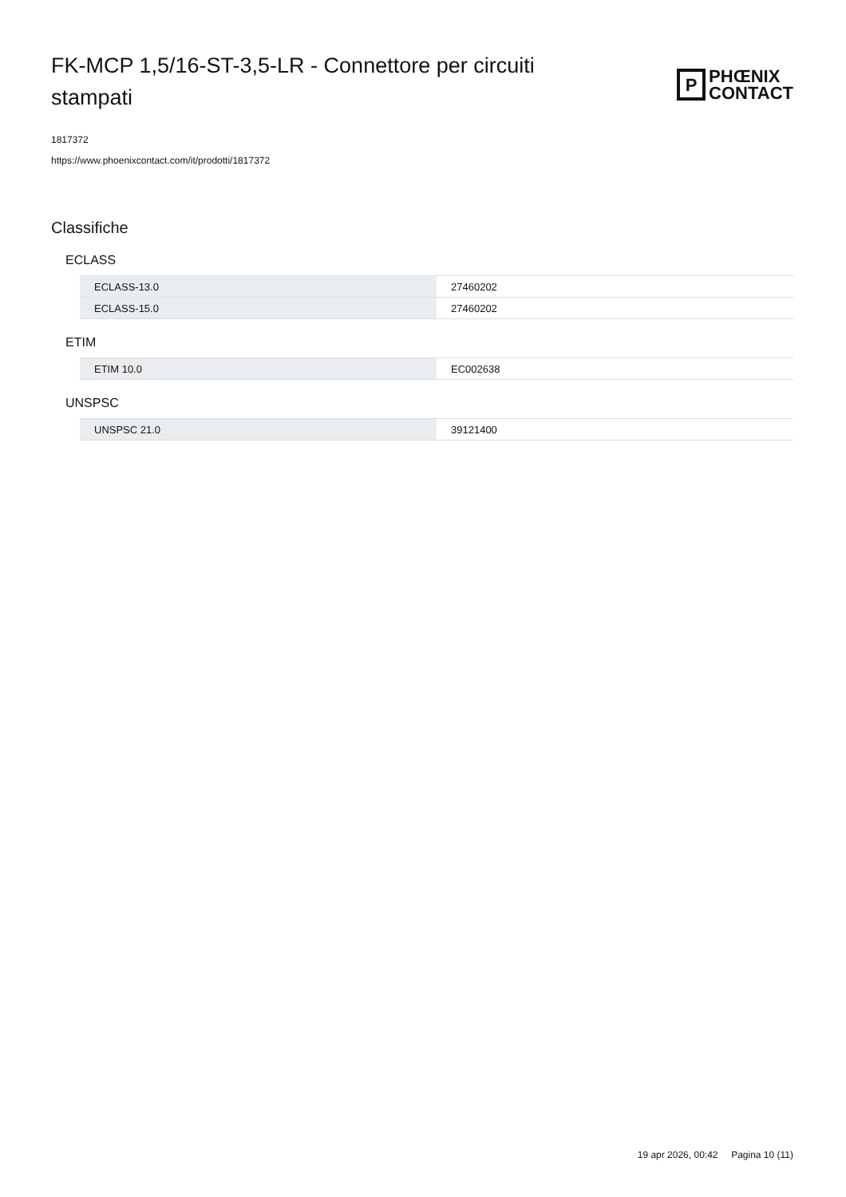FK-MCP 1,5/16-ST-3,5-LR - Connettore per circuiti stampati
P
PHŒNIX
CONTACT
1817372
https://www.phoenixcontact.com/it/prodotti/1817372
Classifiche
ECLASS
| ECLASS-13.0 | 27460202 |
| ECLASS-15.0 | 27460202 |
ETIM
| ETIM 10.0 | EC002638 |
UNSPSC
| UNSPSC 21.0 | 39121400 |
19 apr 2026, 00:42 Pagina 10 (11)